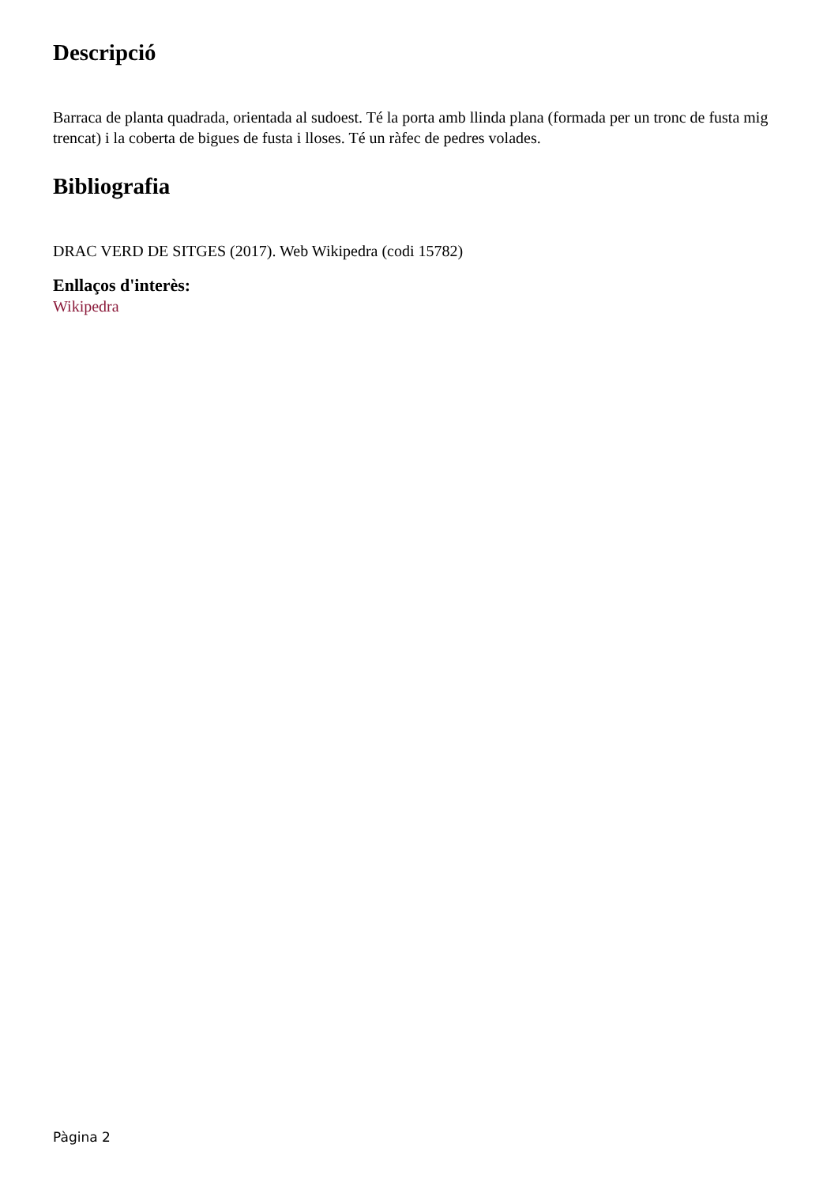Descripció
Barraca de planta quadrada, orientada al sudoest. Té la porta amb llinda plana (formada per un tronc de fusta mig trencat) i la coberta de bigues de fusta i lloses. Té un ràfec de pedres volades.
Bibliografia
DRAC VERD DE SITGES (2017). Web Wikipedra (codi 15782)
Enllaços d'interès:
Wikipedra
Pàgina 2